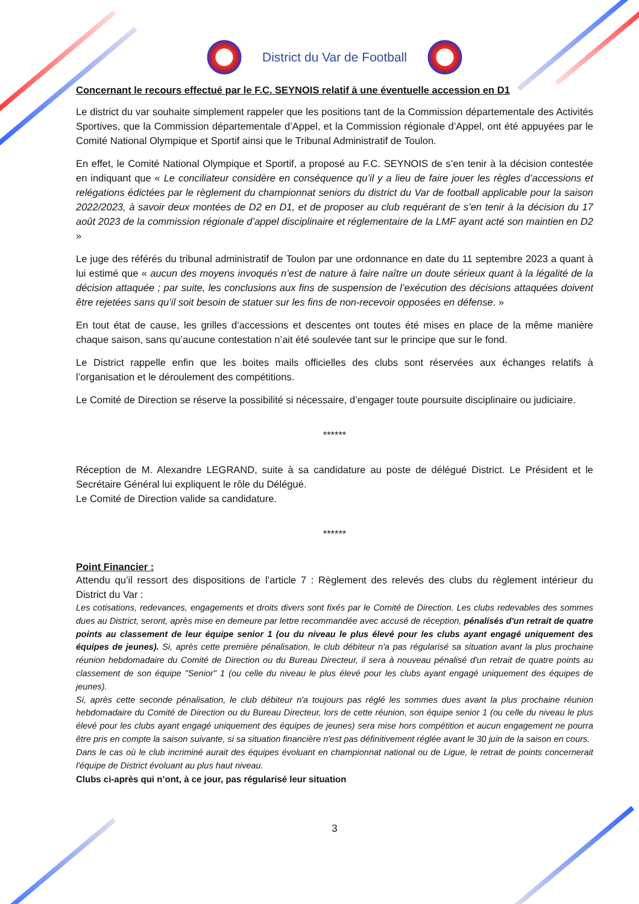District du Var de Football
Concernant le recours effectué par le F.C. SEYNOIS relatif à une éventuelle accession en D1
Le district du var souhaite simplement rappeler que les positions tant de la Commission départementale des Activités Sportives, que la Commission départementale d’Appel, et la Commission régionale d’Appel, ont été appuyées par le Comité National Olympique et Sportif ainsi que le Tribunal Administratif de Toulon.
En effet, le Comité National Olympique et Sportif, a proposé au F.C. SEYNOIS de s’en tenir à la décision contestée en indiquant que « Le conciliateur considère en conséquence qu’il y a lieu de faire jouer les règles d’accessions et relégations édictées par le règlement du championnat seniors du district du Var de football applicable pour la saison 2022/2023, à savoir deux montées de D2 en D1, et de proposer au club requérant de s’en tenir à la décision du 17 août 2023 de la commission régionale d’appel disciplinaire et réglementaire de la LMF ayant acté son maintien en D2 »
Le juge des référés du tribunal administratif de Toulon par une ordonnance en date du 11 septembre 2023 a quant à lui estimé que « aucun des moyens invoqués n’est de nature à faire naître un doute sérieux quant à la légalité de la décision attaquée ; par suite, les conclusions aux fins de suspension de l’exécution des décisions attaquées doivent être rejetées sans qu’il soit besoin de statuer sur les fins de non-recevoir opposées en défense. »
En tout état de cause, les grilles d’accessions et descentes ont toutes été mises en place de la même manière chaque saison, sans qu’aucune contestation n’ait été soulevée tant sur le principe que sur le fond.
Le District rappelle enfin que les boites mails officielles des clubs sont réservées aux échanges relatifs à l’organisation et le déroulement des compétitions.
Le Comité de Direction se réserve la possibilité si nécessaire, d’engager toute poursuite disciplinaire ou judiciaire.
******
Réception de M. Alexandre LEGRAND, suite à sa candidature au poste de délégué District. Le Président et le Secrétaire Général lui expliquent le rôle du Délégué.
Le Comité de Direction valide sa candidature.
******
Point Financier :
Attendu qu’il ressort des dispositions de l’article 7 : Règlement des relevés des clubs du règlement intérieur du District du Var :
Les cotisations, redevances, engagements et droits divers sont fixés par le Comité de Direction. Les clubs redevables des sommes dues au District, seront, après mise en demeure par lettre recommandée avec accusé de réception, pénalisés d'un retrait de quatre points au classement de leur équipe senior 1 (ou du niveau le plus élevé pour les clubs ayant engagé uniquement des équipes de jeunes). Si, après cette première pénalisation, le club débiteur n'a pas régularisé sa situation avant la plus prochaine réunion hebdomadaire du Comité de Direction ou du Bureau Directeur, il sera à nouveau pénalisé d'un retrait de quatre points au classement de son équipe "Senior" 1 (ou celle du niveau le plus élevé pour les clubs ayant engagé uniquement des équipes de jeunes).
Si, après cette seconde pénalisation, le club débiteur n'a toujours pas réglé les sommes dues avant la plus prochaine réunion hebdomadaire du Comité de Direction ou du Bureau Directeur, lors de cette réunion, son équipe senior 1 (ou celle du niveau le plus élevé pour les clubs ayant engagé uniquement des équipes de jeunes) sera mise hors compétition et aucun engagement ne pourra être pris en compte la saison suivante, si sa situation financière n'est pas définitivement réglée avant le 30 juin de la saison en cours.
Dans le cas où le club incriminé aurait des équipes évoluant en championnat national ou de Ligue, le retrait de points concernerait l'équipe de District évoluant au plus haut niveau.
Clubs ci-après qui n’ont, à ce jour, pas régularisé leur situation
3